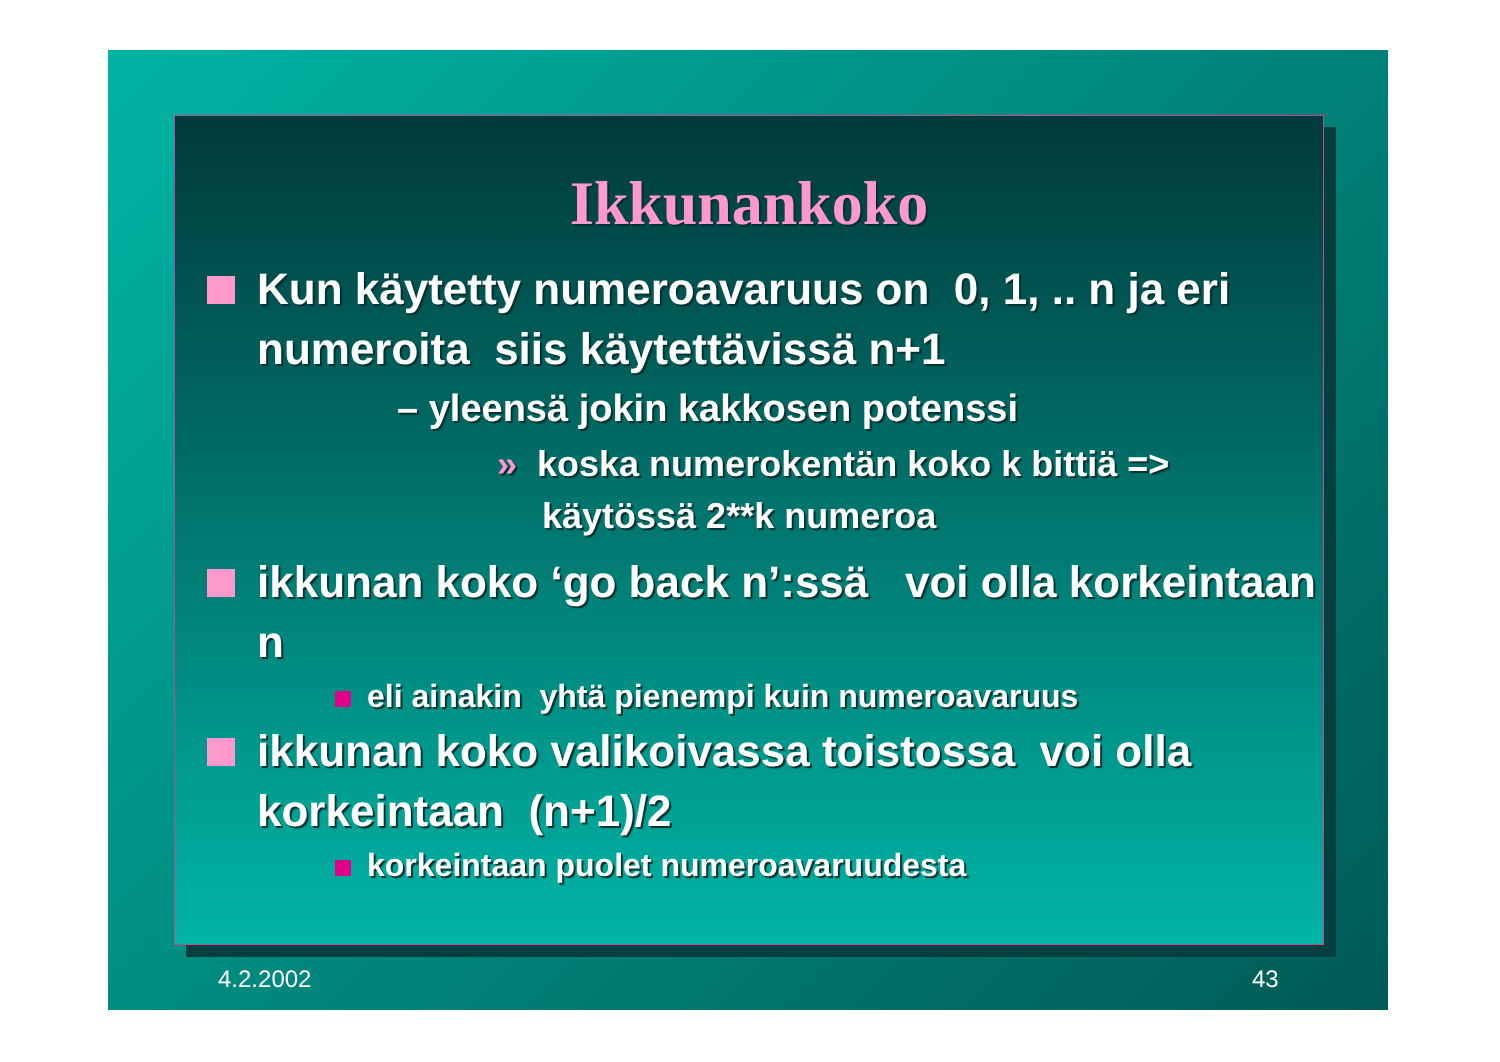Ikkunankoko
Kun käytetty numeroavaruus on 0, 1, .. n ja eri numeroita siis käytettävissä n+1
– yleensä jokin kakkosen potenssi
» koska numerokentän koko k bittiä => käytössä 2**k numeroa
ikkunan koko ‘go back n’:ssä voi olla korkeintaan n
eli ainakin yhtä pienempi kuin numeroavaruus
ikkunan koko valikoivassa toistossa voi olla korkeintaan (n+1)/2
korkeintaan puolet numeroavaruudesta
4.2.2002 43